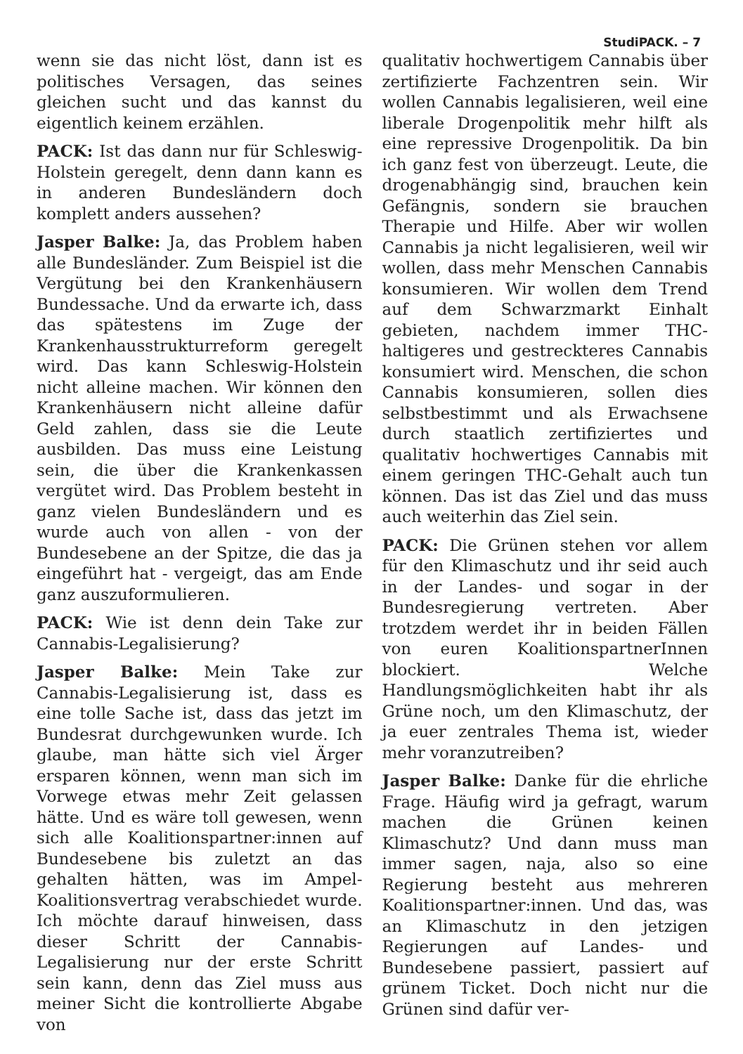StudiPACK. – 7
wenn sie das nicht löst, dann ist es politisches Versagen, das seines gleichen sucht und das kannst du eigentlich keinem erzählen.
PACK: Ist das dann nur für Schleswig-Holstein geregelt, denn dann kann es in anderen Bundesländern doch komplett anders aussehen?
Jasper Balke: Ja, das Problem haben alle Bundesländer. Zum Beispiel ist die Vergütung bei den Krankenhäusern Bundessache. Und da erwarte ich, dass das spätestens im Zuge der Krankenhausstrukturreform geregelt wird. Das kann Schleswig-Holstein nicht alleine machen. Wir können den Krankenhäusern nicht alleine dafür Geld zahlen, dass sie die Leute ausbilden. Das muss eine Leistung sein, die über die Krankenkassen vergütet wird. Das Problem besteht in ganz vielen Bundesländern und es wurde auch von allen - von der Bundesebene an der Spitze, die das ja eingeführt hat - vergeigt, das am Ende ganz auszuformulieren.
PACK: Wie ist denn dein Take zur Cannabis-Legalisierung?
Jasper Balke: Mein Take zur Cannabis-Legalisierung ist, dass es eine tolle Sache ist, dass das jetzt im Bundesrat durchgewunken wurde. Ich glaube, man hätte sich viel Ärger ersparen können, wenn man sich im Vorwege etwas mehr Zeit gelassen hätte. Und es wäre toll gewesen, wenn sich alle Koalitionspartner:innen auf Bundesebene bis zuletzt an das gehalten hätten, was im Ampel-Koalitionsvertrag verabschiedet wurde. Ich möchte darauf hinweisen, dass dieser Schritt der Cannabis-Legalisierung nur der erste Schritt sein kann, denn das Ziel muss aus meiner Sicht die kontrollierte Abgabe von
qualitativ hochwertigem Cannabis über zertifizierte Fachzentren sein. Wir wollen Cannabis legalisieren, weil eine liberale Drogenpolitik mehr hilft als eine repressive Drogenpolitik. Da bin ich ganz fest von überzeugt. Leute, die drogenabhängig sind, brauchen kein Gefängnis, sondern sie brauchen Therapie und Hilfe. Aber wir wollen Cannabis ja nicht legalisieren, weil wir wollen, dass mehr Menschen Cannabis konsumieren. Wir wollen dem Trend auf dem Schwarzmarkt Einhalt gebieten, nachdem immer THC-haltigeres und gestreckteres Cannabis konsumiert wird. Menschen, die schon Cannabis konsumieren, sollen dies selbstbestimmt und als Erwachsene durch staatlich zertifiziertes und qualitativ hochwertiges Cannabis mit einem geringen THC-Gehalt auch tun können. Das ist das Ziel und das muss auch weiterhin das Ziel sein.
PACK: Die Grünen stehen vor allem für den Klimaschutz und ihr seid auch in der Landes- und sogar in der Bundesregierung vertreten. Aber trotzdem werdet ihr in beiden Fällen von euren KoalitionspartnerInnen blockiert. Welche Handlungsmöglichkeiten habt ihr als Grüne noch, um den Klimaschutz, der ja euer zentrales Thema ist, wieder mehr voranzutreiben?
Jasper Balke: Danke für die ehrliche Frage. Häufig wird ja gefragt, warum machen die Grünen keinen Klimaschutz? Und dann muss man immer sagen, naja, also so eine Regierung besteht aus mehreren Koalitionspartner:innen. Und das, was an Klimaschutz in den jetzigen Regierungen auf Landes- und Bundesebene passiert, passiert auf grünem Ticket. Doch nicht nur die Grünen sind dafür ver-